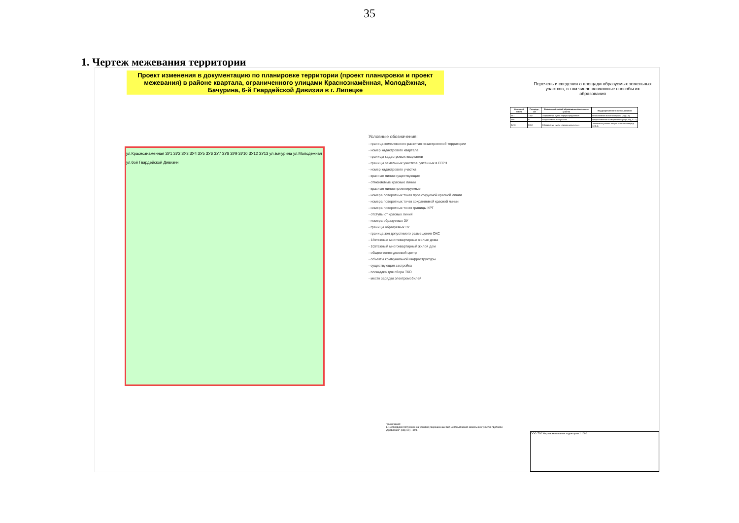35
1. Чертеж межевания территории
Проект изменения в документацию по планировке территории (проект планировки и проект межевания) в районе квартала, ограниченного улицами Краснознамённая, Молодёжная, Бачурина, 6-й Гвардейской Дивизии в г. Липецке
ул.Краснознаменная ЗУ1 ЗУ2 ЗУ3 ЗУ4 ЗУ5 ЗУ6 ЗУ7 ЗУ8 ЗУ9 ЗУ10 ЗУ12 ЗУ13 ул.Бачурина ул.Молодежная ул.6ой Гвардейской Дивизии
Условные обозначения:
- граница комплексного развития незастроенной территории
- номер кадастрового квартала
- границы кадастровых кварталов
- границы земельных участков, учтённых в ЕГРН
- номер кадастрового участка
- красные линии существующие
- отменяемые красные линии
- красные линии проектируемые
- номера поворотных точек проектируемой красной линии
- номера поворотных точек сохраняемой красной линии
- номера поворотных точек границы КРТ
- отступы от красных линий
- номера образуемых ЗУ
- границы образуемых ЗУ
- граница зон допустимого размещения ОКС
- 18этажные многоквартирные жилые дома
- 10этажный многоквартирный жилой дом
- общественно-деловой центр
- объекты коммунальной инфраструктуры
- существующая застройка
- площадка для сбора ТКО
- место зарядки электромобилей
Перечень и сведения о площади образуемых земельных участков, в том числе возможные способы их образования
| Условный номер | Площадь, м2 | Возможный способ образования земельного участка | Вид разрешенного использования |
| --- | --- | --- | --- |
| ЗУ1 | 7342 | Образование путем перераспределения | Многоэтажная жилая застройка (код 2.6) |
| ЗУ9 | 81 | Раздел земельного участка | Предоставление коммунальных услуг (код 3.1.1) |
| ЗУ13 | 5318 | Образование путем перераспределения | Земельные участки общего пользования (код 12.0.1) |
Примечания:
1. Необходимо получение на условно разрешенный вид использования земельного участка "Деловое управление" (код 4.1) - ЗУ8.
ООО "ПИ" Чертеж межевания территории 1:1000